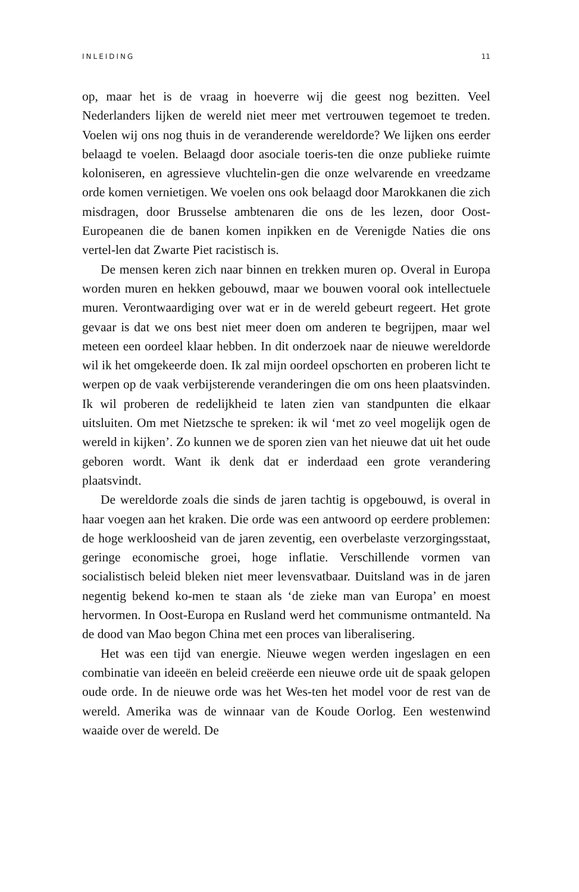INLEIDING 11
op, maar het is de vraag in hoeverre wij die geest nog bezitten. Veel Nederlanders lijken de wereld niet meer met vertrouwen tegemoet te treden. Voelen wij ons nog thuis in de veranderende wereldorde? We lijken ons eerder belaagd te voelen. Belaagd door asociale toeris-ten die onze publieke ruimte koloniseren, en agressieve vluchtelin-gen die onze welvarende en vreedzame orde komen vernietigen. We voelen ons ook belaagd door Marokkanen die zich misdragen, door Brusselse ambtenaren die ons de les lezen, door Oost-Europeanen die de banen komen inpikken en de Verenigde Naties die ons vertel-len dat Zwarte Piet racistisch is.
De mensen keren zich naar binnen en trekken muren op. Overal in Europa worden muren en hekken gebouwd, maar we bouwen vooral ook intellectuele muren. Verontwaardiging over wat er in de wereld gebeurt regeert. Het grote gevaar is dat we ons best niet meer doen om anderen te begrijpen, maar wel meteen een oordeel klaar hebben. In dit onderzoek naar de nieuwe wereldorde wil ik het omgekeerde doen. Ik zal mijn oordeel opschorten en proberen licht te werpen op de vaak verbijsterende veranderingen die om ons heen plaatsvinden. Ik wil proberen de redelijkheid te laten zien van standpunten die elkaar uitsluiten. Om met Nietzsche te spreken: ik wil ‘met zo veel mogelijk ogen de wereld in kijken’. Zo kunnen we de sporen zien van het nieuwe dat uit het oude geboren wordt. Want ik denk dat er inderdaad een grote verandering plaatsvindt.
De wereldorde zoals die sinds de jaren tachtig is opgebouwd, is overal in haar voegen aan het kraken. Die orde was een antwoord op eerdere problemen: de hoge werkloosheid van de jaren zeventig, een overbelaste verzorgingsstaat, geringe economische groei, hoge inflatie. Verschillende vormen van socialistisch beleid bleken niet meer levensvatbaar. Duitsland was in de jaren negentig bekend ko-men te staan als ‘de zieke man van Europa’ en moest hervormen. In Oost-Europa en Rusland werd het communisme ontmanteld. Na de dood van Mao begon China met een proces van liberalisering.
Het was een tijd van energie. Nieuwe wegen werden ingeslagen en een combinatie van ideeën en beleid creëerde een nieuwe orde uit de spaak gelopen oude orde. In de nieuwe orde was het Wes-ten het model voor de rest van de wereld. Amerika was de winnaar van de Koude Oorlog. Een westenwind waaide over de wereld. De